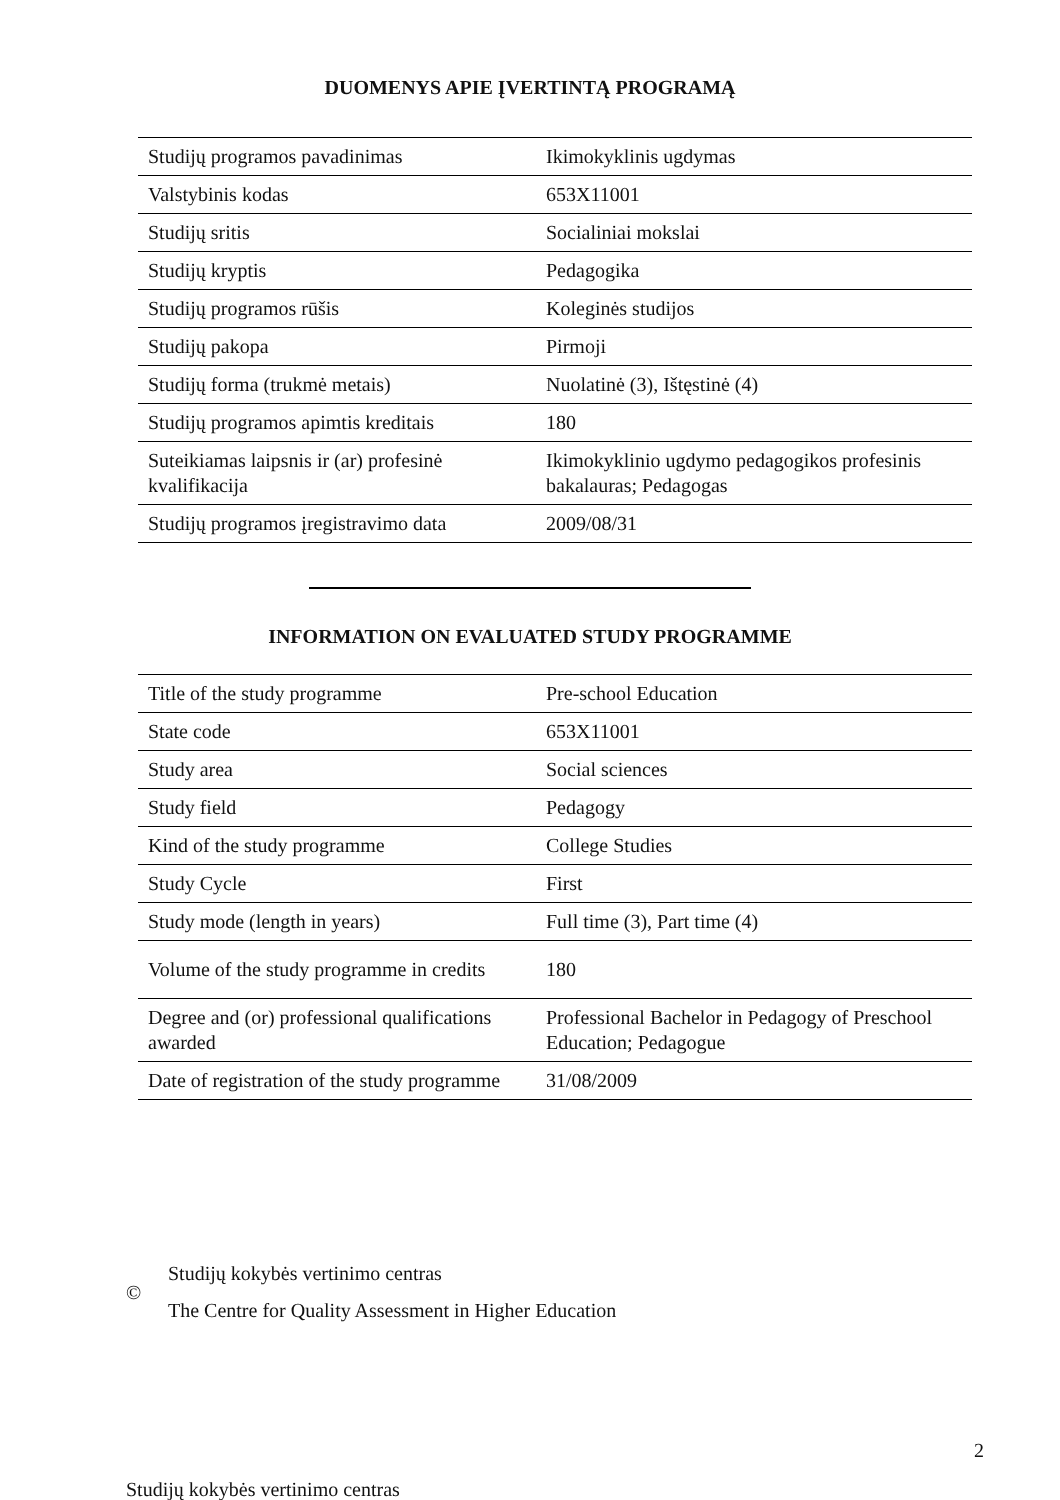DUOMENYS APIE ĮVERTINTĄ PROGRAMĄ
| Studijų programos pavadinimas | Ikimokyklinis ugdymas |
| Valstybinis kodas | 653X11001 |
| Studijų sritis | Socialiniai mokslai |
| Studijų kryptis | Pedagogika |
| Studijų programos rūšis | Koleginės studijos |
| Studijų pakopa | Pirmoji |
| Studijų forma (trukmė metais) | Nuolatinė (3), Ištęstinė (4) |
| Studijų programos apimtis kreditais | 180 |
| Suteikiamas laipsnis ir (ar) profesinė kvalifikacija | Ikimokyklinio ugdymo pedagogikos profesinis bakalauras; Pedagogas |
| Studijų programos įregistravimo data | 2009/08/31 |
INFORMATION ON EVALUATED STUDY PROGRAMME
| Title of the study programme | Pre-school Education |
| State code | 653X11001 |
| Study area | Social sciences |
| Study field | Pedagogy |
| Kind of the study programme | College Studies |
| Study Cycle | First |
| Study mode (length in years) | Full time (3), Part time (4) |
| Volume of the study programme in credits | 180 |
| Degree and (or) professional qualifications awarded | Professional Bachelor in Pedagogy of Preschool Education; Pedagogue |
| Date of registration of the study programme | 31/08/2009 |
©
Studijų kokybės vertinimo centras
The Centre for Quality Assessment in Higher Education
2
Studijų kokybės vertinimo centras